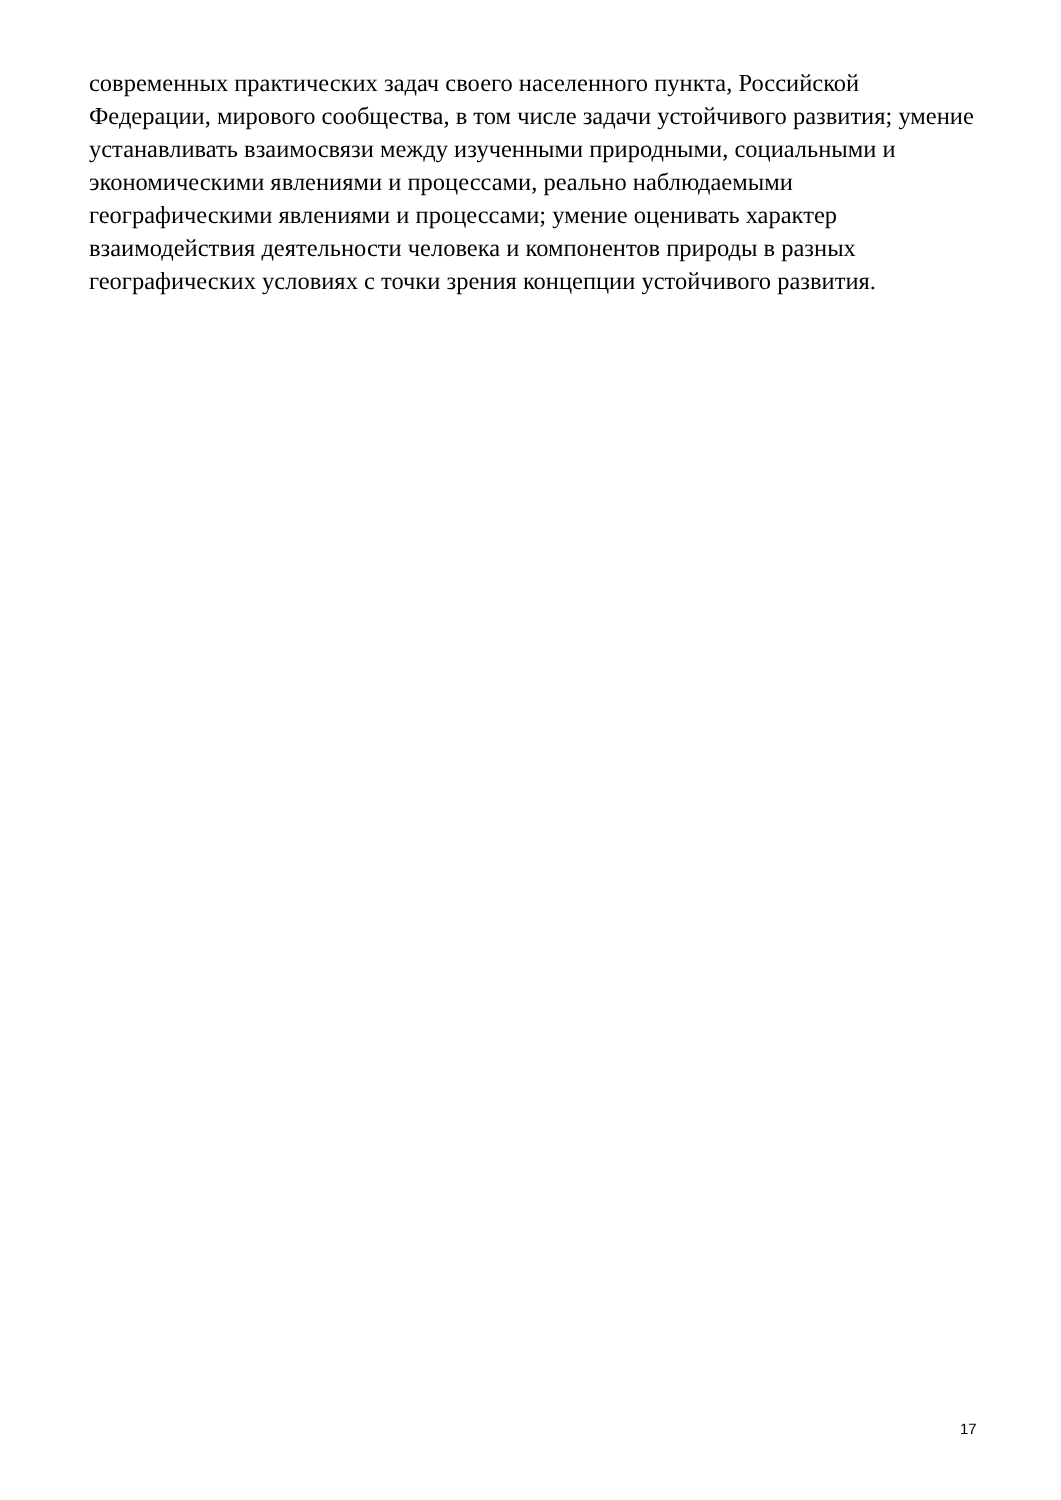современных практических задач своего населенного пункта, Российской
Федерации, мирового сообщества, в том числе задачи устойчивого развития; умение
устанавливать взаимосвязи между изученными природными, социальными и
экономическими явлениями и процессами, реально наблюдаемыми
географическими явлениями и процессами; умение оценивать характер
взаимодействия деятельности человека и компонентов природы в разных
географических условиях с точки зрения концепции устойчивого развития.
17